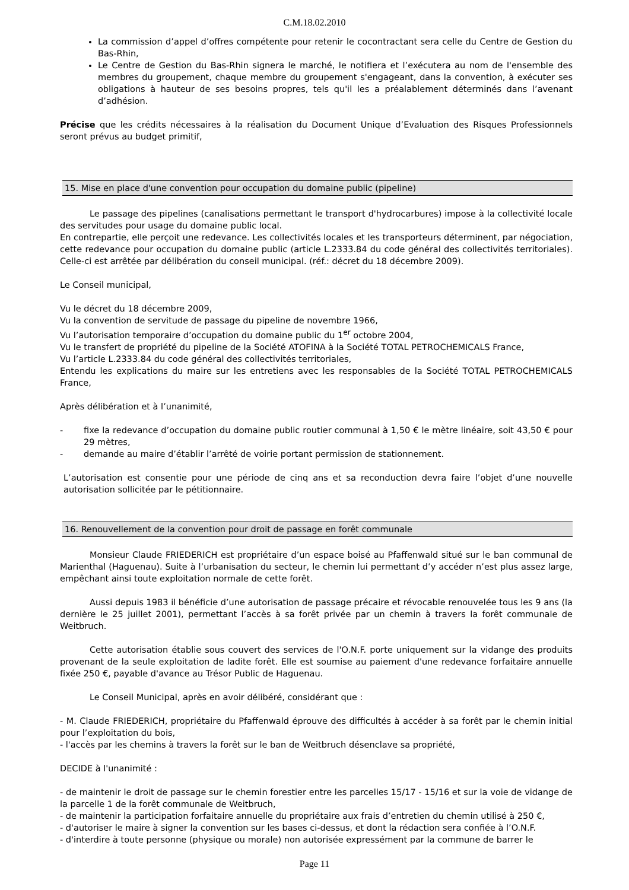C.M.18.02.2010
La commission d’appel d’offres compétente pour retenir le cocontractant sera celle du Centre de Gestion du Bas-Rhin,
Le Centre de Gestion du Bas-Rhin signera le marché, le notifiera et l’exécutera au nom de l'ensemble des membres du groupement, chaque membre du groupement s'engageant, dans la convention, à exécuter ses obligations à hauteur de ses besoins propres, tels qu'il les a préalablement déterminés dans l’avenant d’adhésion.
Précise que les crédits nécessaires à la réalisation du Document Unique d’Evaluation des Risques Professionnels seront prévus au budget primitif,
15. Mise en place d'une convention pour occupation du domaine public (pipeline)
Le passage des pipelines (canalisations permettant le transport d'hydrocarbures) impose à la collectivité locale des servitudes pour usage du domaine public local.
En contrepartie, elle perçoit une redevance. Les collectivités locales et les transporteurs déterminent, par négociation, cette redevance pour occupation du domaine public (article L.2333.84 du code général des collectivités territoriales). Celle-ci est arrêtée par délibération du conseil municipal. (réf.: décret du 18 décembre 2009).
Le Conseil municipal,
Vu le décret du 18 décembre 2009,
Vu la convention de servitude de passage du pipeline de novembre 1966,
Vu l’autorisation temporaire d’occupation du domaine public du 1<sup>er</sup> octobre 2004,
Vu le transfert de propriété du pipeline de la Société ATOFINA à la Société TOTAL PETROCHEMICALS France,
Vu l’article L.2333.84 du code général des collectivités territoriales,
Entendu les explications du maire sur les entretiens avec les responsables de la Société TOTAL PETROCHEMICALS France,
Après délibération et à l’unanimité,
- fixe la redevance d’occupation du domaine public routier communal à 1,50 € le mètre linéaire, soit 43,50 € pour 29 mètres,
- demande au maire d’établir l’arrêté de voirie portant permission de stationnement.
L’autorisation est consentie pour une période de cinq ans et sa reconduction devra faire l’objet d’une nouvelle autorisation sollicitée par le pétitionnaire.
16. Renouvellement de la convention pour droit de passage en forêt communale
Monsieur Claude FRIEDERICH est propriétaire d’un espace boisé au Pfaffenwald situé sur le ban communal de Marienthal (Haguenau). Suite à l’urbanisation du secteur, le chemin lui permettant d’y accéder n’est plus assez large, empêchant ainsi toute exploitation normale de cette forêt.
Aussi depuis 1983 il bénéficie d’une autorisation de passage précaire et révocable renouvelée tous les 9 ans (la dernière le 25 juillet 2001), permettant l’accès à sa forêt privée par un chemin à travers la forêt communale de Weitbruch.
Cette autorisation établie sous couvert des services de l'O.N.F. porte uniquement sur la vidange des produits provenant de la seule exploitation de ladite forêt. Elle est soumise au paiement d'une redevance forfaitaire annuelle fixée 250 €, payable d'avance au Trésor Public de Haguenau.
Le Conseil Municipal, après en avoir délibéré, considérant que :
- M. Claude FRIEDERICH, propriétaire du Pfaffenwald éprouve des difficultés à accéder à sa forêt par le chemin initial pour l’exploitation du bois,
- l'accès par les chemins à travers la forêt sur le ban de Weitbruch désenclave sa propriété,
DECIDE à l'unanimité :
- de maintenir le droit de passage sur le chemin forestier entre les parcelles 15/17 - 15/16 et sur la voie de vidange de la parcelle 1 de la forêt communale de Weitbruch,
- de maintenir la participation forfaitaire annuelle du propriétaire aux frais d’entretien du chemin utilisé à 250 €,
- d'autoriser le maire à signer la convention sur les bases ci-dessus, et dont la rédaction sera confiée à l’O.N.F.
- d'interdire à toute personne (physique ou morale) non autorisée expressément par la commune de barrer le
Page 11